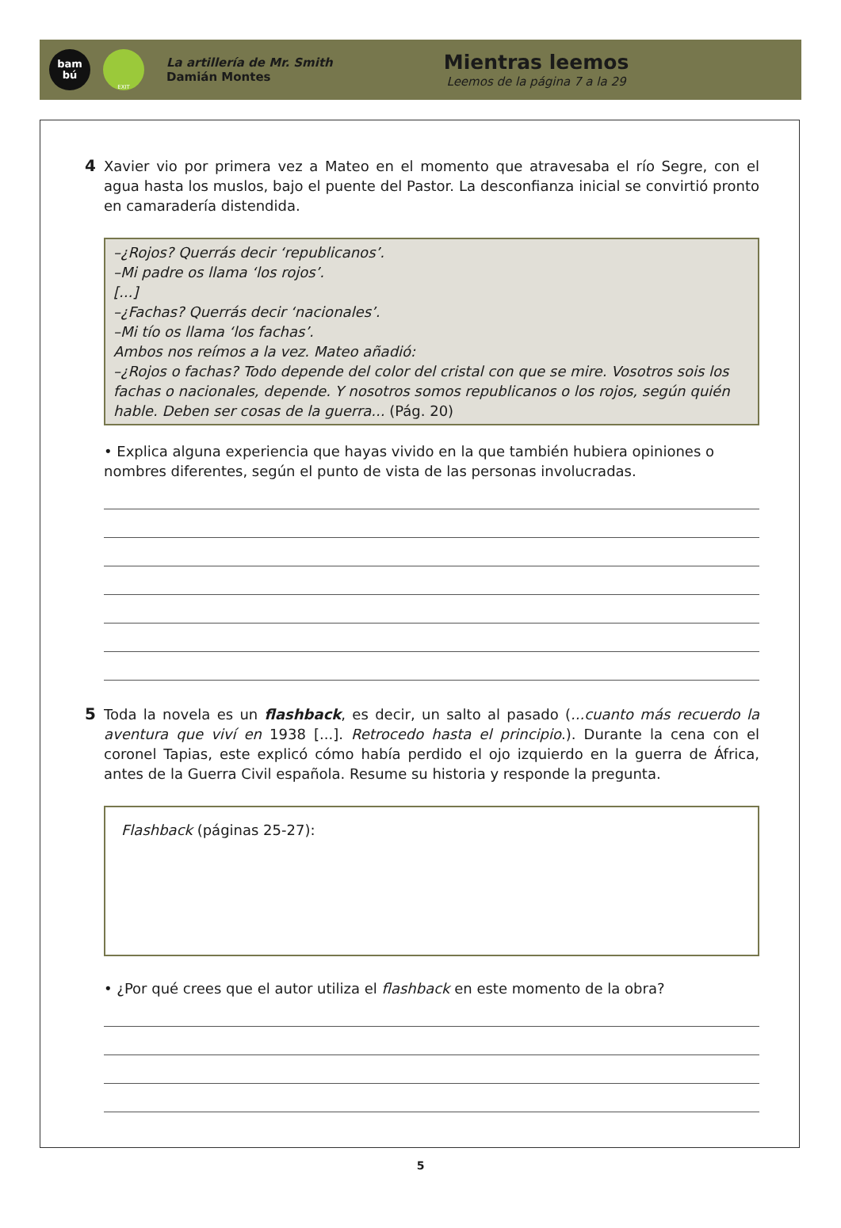bam
bú
EXIT
La artillería de Mr. Smith
Damián Montes
Mientras leemos
Leemos de la página 7 a la 29
4 Xavier vio por primera vez a Mateo en el momento que atravesaba el río Segre, con el agua hasta los muslos, bajo el puente del Pastor. La desconfianza inicial se convirtió pronto en camaradería distendida.
–¿Rojos? Querrás decir ‘republicanos’.
–Mi padre os llama ‘los rojos’.
[...]
–¿Fachas? Querrás decir ‘nacionales’.
–Mi tío os llama ‘los fachas’.
Ambos nos reímos a la vez. Mateo añadió:
–¿Rojos o fachas? Todo depende del color del cristal con que se mire. Vosotros sois los fachas o nacionales, depende. Y nosotros somos republicanos o los rojos, según quién hable. Deben ser cosas de la guerra... (Pág. 20)
• Explica alguna experiencia que hayas vivido en la que también hubiera opiniones o nombres diferentes, según el punto de vista de las personas involucradas.
5 Toda la novela es un flashback, es decir, un salto al pasado (...cuanto más recuerdo la aventura que viví en 1938 [...]. Retrocedo hasta el principio.). Durante la cena con el coronel Tapias, este explicó cómo había perdido el ojo izquierdo en la guerra de África, antes de la Guerra Civil española. Resume su historia y responde la pregunta.
Flashback (páginas 25-27):
• ¿Por qué crees que el autor utiliza el flashback en este momento de la obra?
5